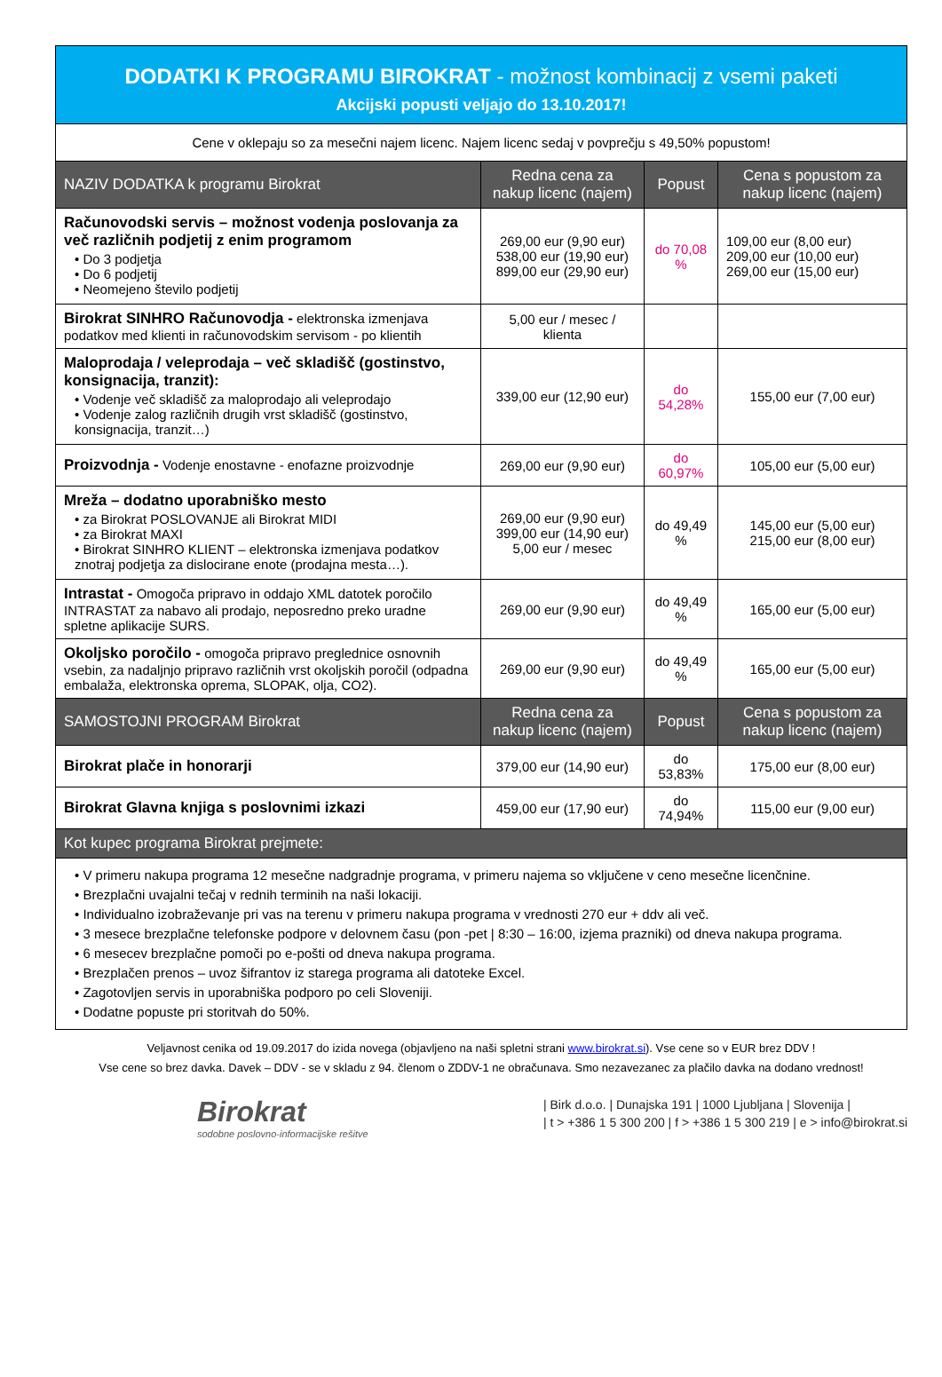| DODATKI K PROGRAMU BIROKRAT - možnost kombinacij z vsemi paketi Akcijski popusti veljajo do 13.10.2017! | | | |
| Cene v oklepaju so za mesečni najem licenc. Najem licenc sedaj v povprečju s 49,50% popustom! | | | |
| NAZIV DODATKA k programu Birokrat | Redna cena za nakup licenc (najem) | Popust | Cena s popustom za nakup licenc (najem) |
| Računovodski servis – možnost vodenja poslovanja za več različnih podjetij z enim programom • Do 3 podjetja • Do 6 podjetij • Neomejeno število podjetij | 269,00 eur (9,90 eur) 538,00 eur (19,90 eur) 899,00 eur (29,90 eur) | do 70,08 % | 109,00 eur (8,00 eur) 209,00 eur (10,00 eur) 269,00 eur (15,00 eur) |
| Birokrat SINHRO Računovodja - elektronska izmenjava podatkov med klienti in računovodskim servisom - po klientih | 5,00 eur / mesec / klienta | | |
| Maloprodaja / veleprodaja – več skladišč (gostinstvo, konsignacija, tranzit): • Vodenje več skladišč za maloprodajo ali veleprodajo • Vodenje zalog različnih drugih vrst skladišč (gostinstvo, konsignacija, tranzit…) | 339,00 eur (12,90 eur) | do 54,28% | 155,00 eur (7,00 eur) |
| Proizvodnja - Vodenje enostavne - enofazne proizvodnje | 269,00 eur (9,90 eur) | do 60,97% | 105,00 eur (5,00 eur) |
| Mreža – dodatno uporabniško mesto • za Birokrat POSLOVANJE ali Birokrat MIDI • za Birokrat MAXI • Birokrat SINHRO KLIENT – elektronska izmenjava podatkov znotraj podjetja za dislocirane enote (prodajna mesta…). | 269,00 eur (9,90 eur) 399,00 eur (14,90 eur) 5,00 eur / mesec | do 49,49 % | 145,00 eur (5,00 eur) 215,00 eur (8,00 eur) |
| Intrastat - Omogoča pripravo in oddajo XML datotek poročilo INTRASTAT za nabavo ali prodajo, neposredno preko uradne spletne aplikacije SURS. | 269,00 eur (9,90 eur) | do 49,49 % | 165,00 eur (5,00 eur) |
| Okoljsko poročilo - omogoča pripravo preglednice osnovnih vsebin, za nadaljnjo pripravo različnih vrst okoljskih poročil (odpadna embalaža, elektronska oprema, SLOPAK, olja, CO2). | 269,00 eur (9,90 eur) | do 49,49 % | 165,00 eur (5,00 eur) |
| SAMOSTOJNI PROGRAM Birokrat | Redna cena za nakup licenc (najem) | Popust | Cena s popustom za nakup licenc (najem) |
| Birokrat plače in honorarji | 379,00 eur (14,90 eur) | do 53,83% | 175,00 eur (8,00 eur) |
| Birokrat Glavna knjiga s poslovnimi izkazi | 459,00 eur (17,90 eur) | do 74,94% | 115,00 eur (9,00 eur) |
| Kot kupec programa Birokrat prejmete: | | | |
| • V primeru nakupa programa 12 mesečne nadgradnje programa, v primeru najema so vključene v ceno mesečne licenčnine. • Brezplačni uvajalni tečaj v rednih terminih na naši lokaciji. • Individualno izobraževanje pri vas na terenu v primeru nakupa programa v vrednosti 270 eur + ddv ali več. • 3 mesece brezplačne telefonske podpore v delovnem času (pon -pet / 8:30 – 16:00, izjema prazniki) od dneva nakupa programa. • 6 mesecev brezplačne pomoči po e-pošti od dneva nakupa programa. • Brezplačen prenos – uvoz šifrantov iz starega programa ali datoteke Excel. • Zagotovljen servis in uporabniška podporo po celi Sloveniji. • Dodatne popuste pri storitvah do 50%. | | | |
Veljavnost cenika od 19.09.2017 do izida novega (objavljeno na naši spletni strani www.birokrat.si). Vse cene so v EUR brez DDV !
Vse cene so brez davka. Davek – DDV - se v skladu z 94. členom o ZDDV-1 ne obračunava. Smo nezavezanec za plačilo davka na dodano vrednost!
Birokrat
sodobne poslovno-informacijske rešitve
| Birk d.o.o. | Dunajska 191 | 1000 Ljubljana | Slovenija |
| t > +386 1 5 300 200 | f > +386 1 5 300 219 | e > info@birokrat.si